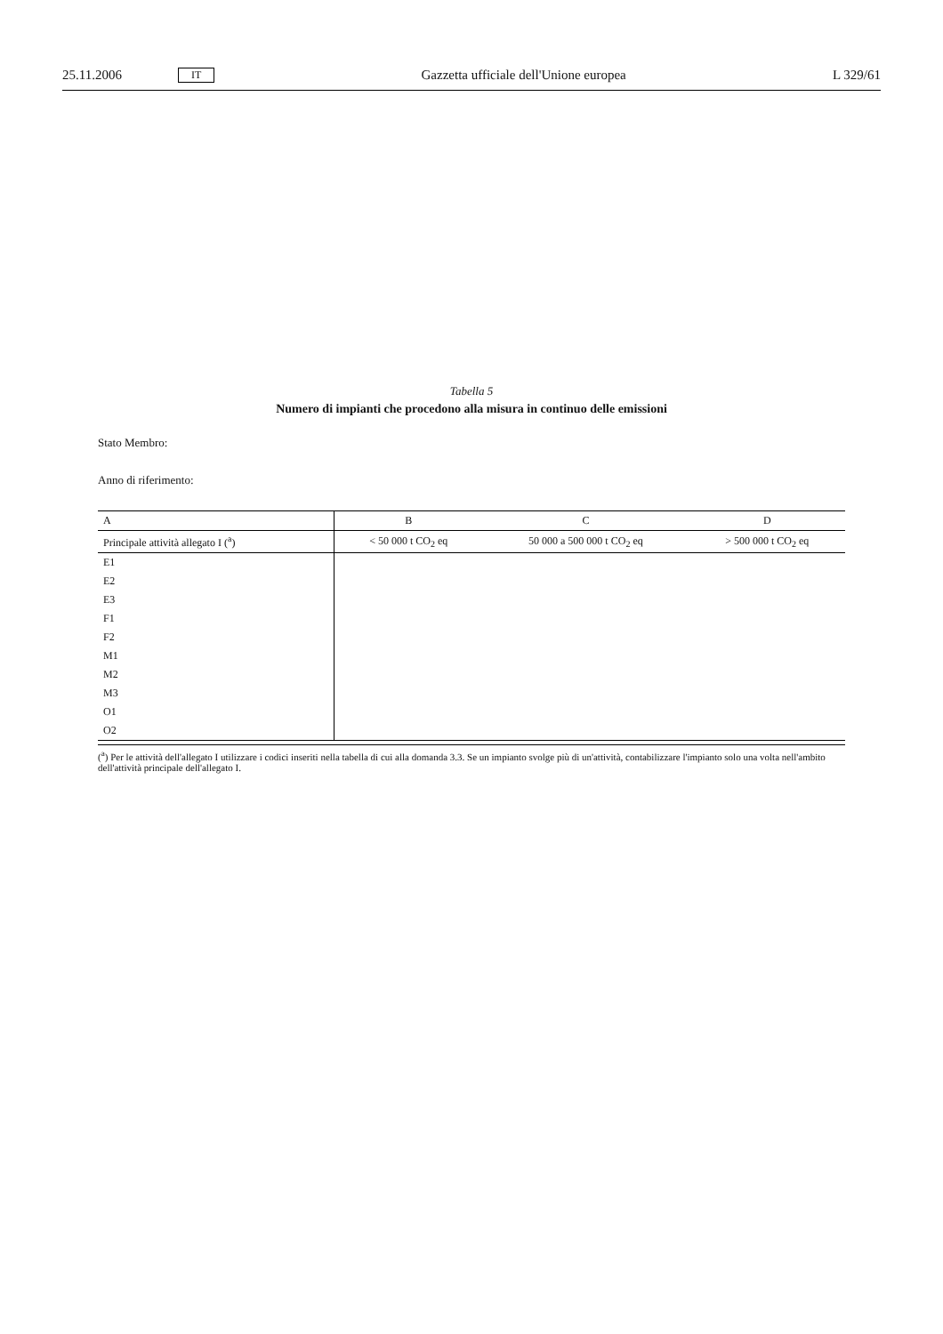25.11.2006 IT Gazzetta ufficiale dell'Unione europea L 329/61
Tabella 5
Numero di impianti che procedono alla misura in continuo delle emissioni
Stato Membro:
Anno di riferimento:
| A | B | C | D |
| --- | --- | --- | --- |
| Principale attività allegato I (<sup>a</sup>) | < 50 000 t CO<sub>2</sub> eq | 50 000 a 500 000 t CO<sub>2</sub> eq | > 500 000 t CO<sub>2</sub> eq |
| E1 | | | |
| E2 | | | |
| E3 | | | |
| F1 | | | |
| F2 | | | |
| M1 | | | |
| M2 | | | |
| M3 | | | |
| O1 | | | |
| O2 | | | |
(<sup>a</sup>) Per le attività dell'allegato I utilizzare i codici inseriti nella tabella di cui alla domanda 3.3. Se un impianto svolge più di un'attività, contabilizzare l'impianto solo una volta nell'ambito dell'attività principale dell'allegato I.